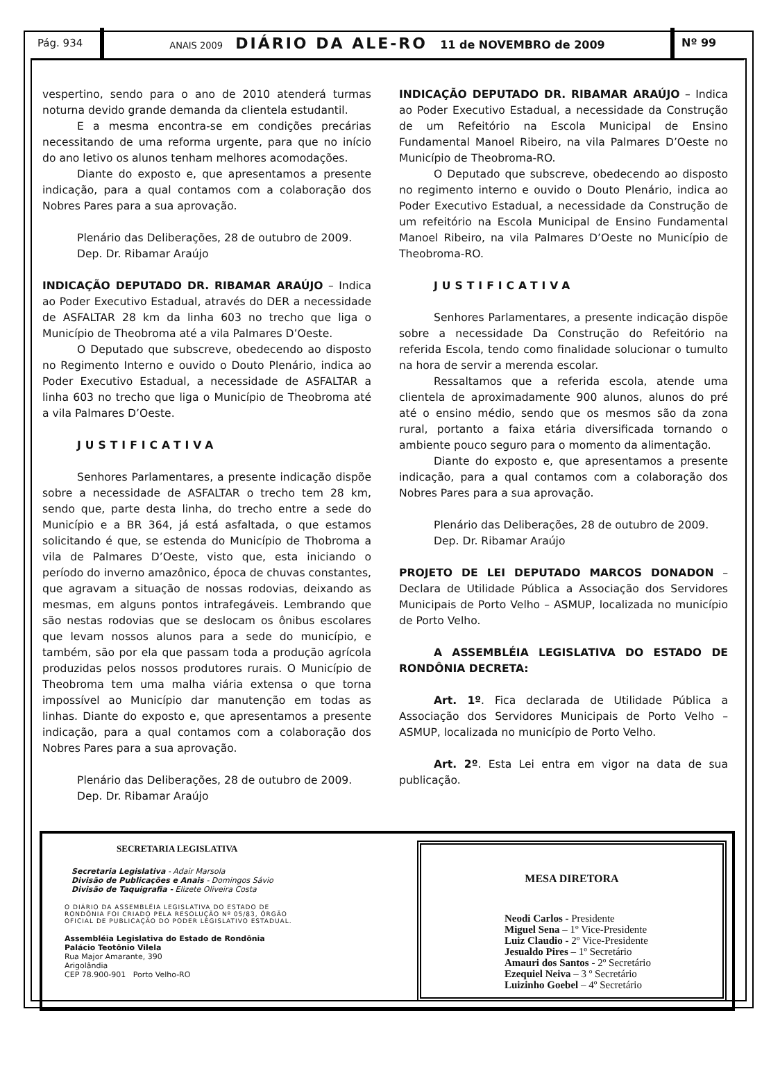Pág. 934
ANAIS 2009 DIÁRIO DA ALE-RO 11 de NOVEMBRO de 2009
Nº 99
vespertino, sendo para o ano de 2010 atenderá turmas noturna devido grande demanda da clientela estudantil.
E a mesma encontra-se em condições precárias necessitando de uma reforma urgente, para que no início do ano letivo os alunos tenham melhores acomodações.
Diante do exposto e, que apresentamos a presente indicação, para a qual contamos com a colaboração dos Nobres Pares para a sua aprovação.
Plenário das Deliberações, 28 de outubro de 2009.
Dep. Dr. Ribamar Araújo
INDICAÇÃO DEPUTADO DR. RIBAMAR ARAÚJO – Indica ao Poder Executivo Estadual, através do DER a necessidade de ASFALTAR 28 km da linha 603 no trecho que liga o Município de Theobroma até a vila Palmares D’Oeste.
O Deputado que subscreve, obedecendo ao disposto no Regimento Interno e ouvido o Douto Plenário, indica ao Poder Executivo Estadual, a necessidade de ASFALTAR a linha 603 no trecho que liga o Município de Theobroma até a vila Palmares D’Oeste.
JUSTIFICATIVA
Senhores Parlamentares, a presente indicação dispõe sobre a necessidade de ASFALTAR o trecho tem 28 km, sendo que, parte desta linha, do trecho entre a sede do Município e a BR 364, já está asfaltada, o que estamos solicitando é que, se estenda do Município de Thobroma a vila de Palmares D’Oeste, visto que, esta iniciando o período do inverno amazônico, época de chuvas constantes, que agravam a situação de nossas rodovias, deixando as mesmas, em alguns pontos intrafegáveis. Lembrando que são nestas rodovias que se deslocam os ônibus escolares que levam nossos alunos para a sede do município, e também, são por ela que passam toda a produção agrícola produzidas pelos nossos produtores rurais. O Município de Theobroma tem uma malha viária extensa o que torna impossível ao Município dar manutenção em todas as linhas. Diante do exposto e, que apresentamos a presente indicação, para a qual contamos com a colaboração dos Nobres Pares para a sua aprovação.
Plenário das Deliberações, 28 de outubro de 2009.
Dep. Dr. Ribamar Araújo
INDICAÇÃO DEPUTADO DR. RIBAMAR ARAÚJO – Indica ao Poder Executivo Estadual, a necessidade da Construção de um Refeitório na Escola Municipal de Ensino Fundamental Manoel Ribeiro, na vila Palmares D’Oeste no Município de Theobroma-RO.
O Deputado que subscreve, obedecendo ao disposto no regimento interno e ouvido o Douto Plenário, indica ao Poder Executivo Estadual, a necessidade da Construção de um refeitório na Escola Municipal de Ensino Fundamental Manoel Ribeiro, na vila Palmares D’Oeste no Município de Theobroma-RO.
JUSTIFICATIVA
Senhores Parlamentares, a presente indicação dispõe sobre a necessidade Da Construção do Refeitório na referida Escola, tendo como finalidade solucionar o tumulto na hora de servir a merenda escolar.
Ressaltamos que a referida escola, atende uma clientela de aproximadamente 900 alunos, alunos do pré até o ensino médio, sendo que os mesmos são da zona rural, portanto a faixa etária diversificada tornando o ambiente pouco seguro para o momento da alimentação.
Diante do exposto e, que apresentamos a presente indicação, para a qual contamos com a colaboração dos Nobres Pares para a sua aprovação.
Plenário das Deliberações, 28 de outubro de 2009.
Dep. Dr. Ribamar Araújo
PROJETO DE LEI DEPUTADO MARCOS DONADON – Declara de Utilidade Pública a Associação dos Servidores Municipais de Porto Velho – ASMUP, localizada no município de Porto Velho.
A ASSEMBLÉIA LEGISLATIVA DO ESTADO DE RONDÔNIA DECRETA:
Art. 1º. Fica declarada de Utilidade Pública a Associação dos Servidores Municipais de Porto Velho – ASMUP, localizada no município de Porto Velho.
Art. 2º. Esta Lei entra em vigor na data de sua publicação.
SECRETARIA LEGISLATIVA
Secretaria Legislativa - Adair Marsola
Divisão de Publicações e Anais - Domingos Sávio
Divisão de Taquigrafia - Elizete Oliveira Costa
O DIÁRIO DA ASSEMBLÉIA LEGISLATIVA DO ESTADO DE RONDÔNIA FOI CRIADO PELA RESOLUÇÃO Nº 05/83, ÓRGÃO OFICIAL DE PUBLICAÇÃO DO PODER LEGISLATIVO ESTADUAL.
Assembléia Legislativa do Estado de Rondônia
Palácio Teotônio Vilela
Rua Major Amarante, 390
Arigolândia
CEP 78.900-901 Porto Velho-RO
MESA DIRETORA
Neodi Carlos - Presidente
Miguel Sena – 1º Vice-Presidente
Luiz Claudio - 2º Vice-Presidente
Jesualdo Pires – 1º Secretário
Amauri dos Santos - 2º Secretário
Ezequiel Neiva – 3 º Secretário
Luizinho Goebel – 4º Secretário